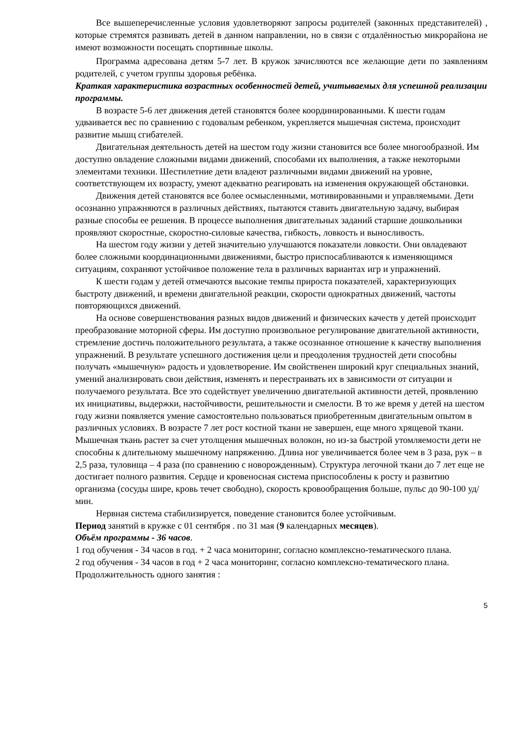Все вышеперечисленные условия удовлетворяют запросы родителей (законных представителей) , которые стремятся развивать детей в данном направлении, но в связи с отдалённостью микрорайона не имеют возможности посещать спортивные школы.
Программа адресована детям 5-7 лет. В кружок зачисляются все желающие дети по заявлениям родителей, с учетом группы здоровья ребёнка.
Краткая характеристика возрастных особенностей детей, учитываемых для успешной реализации программы.
В возрасте 5-6 лет движения детей становятся более координированными. К шести годам удваивается вес по сравнению с годовалым ребенком, укрепляется мышечная система, происходит развитие мышц сгибателей.
Двигательная деятельность детей на шестом году жизни становится все более многообразной. Им доступно овладение сложными видами движений, способами их выполнения, а также некоторыми элементами техники. Шестилетние дети владеют различными видами движений на уровне, соответствующем их возрасту, умеют адекватно реагировать на изменения окружающей обстановки.
Движения детей становятся все более осмысленными, мотивированными и управляемыми. Дети осознанно упражняются в различных действиях, пытаются ставить двигательную задачу, выбирая разные способы ее решения. В процессе выполнения двигательных заданий старшие дошкольники проявляют скоростные, скоростно-силовые качества, гибкость, ловкость и выносливость.
На шестом году жизни у детей значительно улучшаются показатели ловкости. Они овладевают более сложными координационными движениями, быстро приспосабливаются к изменяющимся ситуациям, сохраняют устойчивое положение тела в различных вариантах игр и упражнений.
К шести годам у детей отмечаются высокие темпы прироста показателей, характеризующих быстроту движений, и времени двигательной реакции, скорости однократных движений, частоты повторяющихся движений.
На основе совершенствования разных видов движений и физических качеств у детей происходит преобразование моторной сферы. Им доступно произвольное регулирование двигательной активности, стремление достичь положительного результата, а также осознанное отношение к качеству выполнения упражнений. В результате успешного достижения цели и преодоления трудностей дети способны получать «мышечную» радость и удовлетворение. Им свойственен широкий круг специальных знаний, умений анализировать свои действия, изменять и перестраивать их в зависимости от ситуации и получаемого результата. Все это содействует увеличению двигательной активности детей, проявлению их инициативы, выдержки, настойчивости, решительности и смелости. В то же время у детей на шестом году жизни появляется умение самостоятельно пользоваться приобретенным двигательным опытом в различных условиях. В возрасте 7 лет рост костной ткани не завершен, еще много хрящевой ткани. Мышечная ткань растет за счет утолщения мышечных волокон, но из-за быстрой утомляемости дети не способны к длительному мышечному напряжению. Длина ног увеличивается более чем в 3 раза, рук – в 2,5 раза, туловища – 4 раза (по сравнению с новорожденным). Структура легочной ткани до 7 лет еще не достигает полного развития. Сердце и кровеносная система приспособлены к росту и развитию организма (сосуды шире, кровь течет свободно), скорость кровообращения больше, пульс до 90-100 уд/мин.
Нервная система стабилизируется, поведение становится более устойчивым.
Период занятий в кружке с 01 сентября . по 31 мая (9 календарных месяцев).
Объём программы - 36 часов.
1 год обучения - 34 часов в год. + 2 часа мониторинг, согласно комплексно-тематического плана.
2 год обучения - 34 часов в год + 2 часа мониторинг, согласно комплексно-тематического плана.
Продолжительность одного занятия :
5